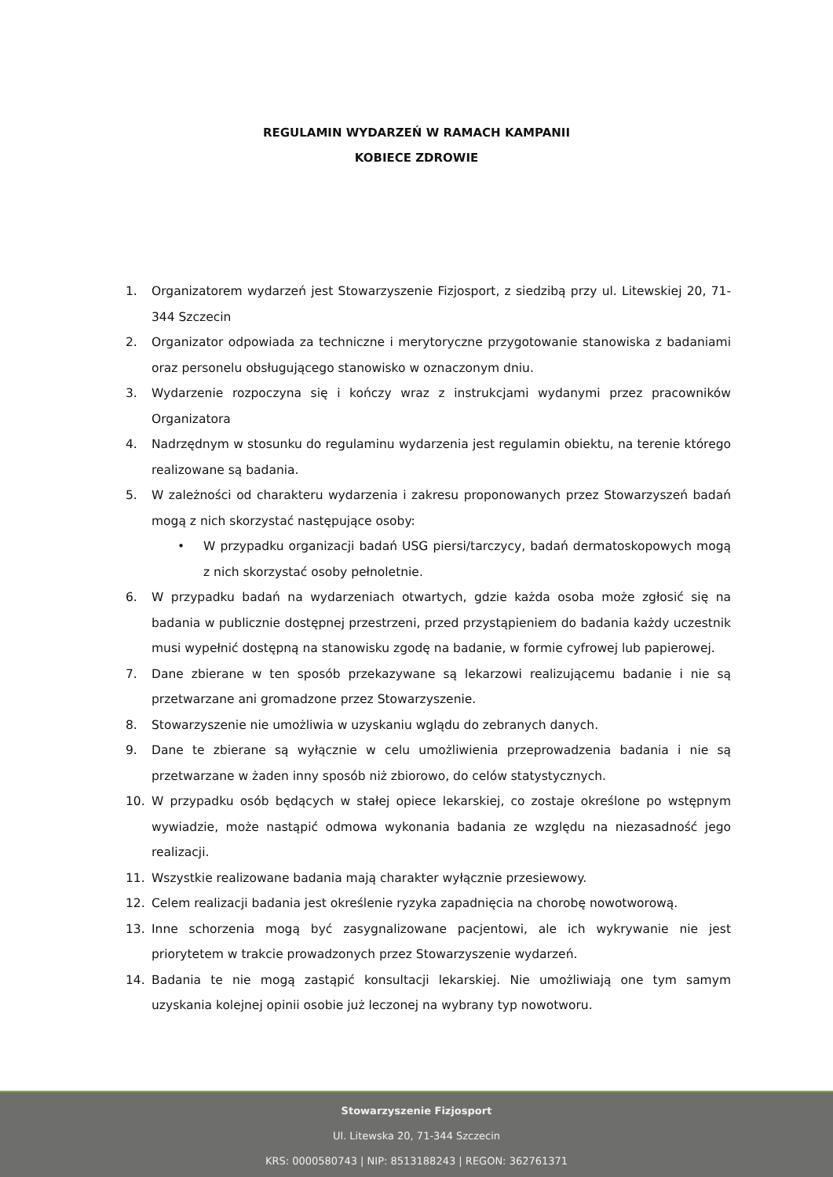REGULAMIN WYDARZEŃ W RAMACH KAMPANII
KOBIECE ZDROWIE
1. Organizatorem wydarzeń jest Stowarzyszenie Fizjosport, z siedzibą przy ul. Litewskiej 20, 71-344 Szczecin
2. Organizator odpowiada za techniczne i merytoryczne przygotowanie stanowiska z badaniami oraz personelu obsługującego stanowisko w oznaczonym dniu.
3. Wydarzenie rozpoczyna się i kończy wraz z instrukcjami wydanymi przez pracowników Organizatora
4. Nadrzędnym w stosunku do regulaminu wydarzenia jest regulamin obiektu, na terenie którego realizowane są badania.
5. W zależności od charakteru wydarzenia i zakresu proponowanych przez Stowarzyszeń badań mogą z nich skorzystać następujące osoby:
• W przypadku organizacji badań USG piersi/tarczycy, badań dermatoskopowych mogą z nich skorzystać osoby pełnoletnie.
6. W przypadku badań na wydarzeniach otwartych, gdzie każda osoba może zgłosić się na badania w publicznie dostępnej przestrzeni, przed przystąpieniem do badania każdy uczestnik musi wypełnić dostępną na stanowisku zgodę na badanie, w formie cyfrowej lub papierowej.
7. Dane zbierane w ten sposób przekazywane są lekarzowi realizującemu badanie i nie są przetwarzane ani gromadzone przez Stowarzyszenie.
8. Stowarzyszenie nie umożliwia w uzyskaniu wglądu do zebranych danych.
9. Dane te zbierane są wyłącznie w celu umożliwienia przeprowadzenia badania i nie są przetwarzane w żaden inny sposób niż zbiorowo, do celów statystycznych.
10. W przypadku osób będących w stałej opiece lekarskiej, co zostaje określone po wstępnym wywiadzie, może nastąpić odmowa wykonania badania ze względu na niezasadność jego realizacji.
11. Wszystkie realizowane badania mają charakter wyłącznie przesiewowy.
12. Celem realizacji badania jest określenie ryzyka zapadnięcia na chorobę nowotworową.
13. Inne schorzenia mogą być zasygnalizowane pacjentowi, ale ich wykrywanie nie jest priorytetem w trakcie prowadzonych przez Stowarzyszenie wydarzeń.
14. Badania te nie mogą zastąpić konsultacji lekarskiej. Nie umożliwiają one tym samym uzyskania kolejnej opinii osobie już leczonej na wybrany typ nowotworu.
Stowarzyszenie Fizjosport
Ul. Litewska 20, 71-344 Szczecin
KRS: 0000580743 | NIP: 8513188243 | REGON: 362761371